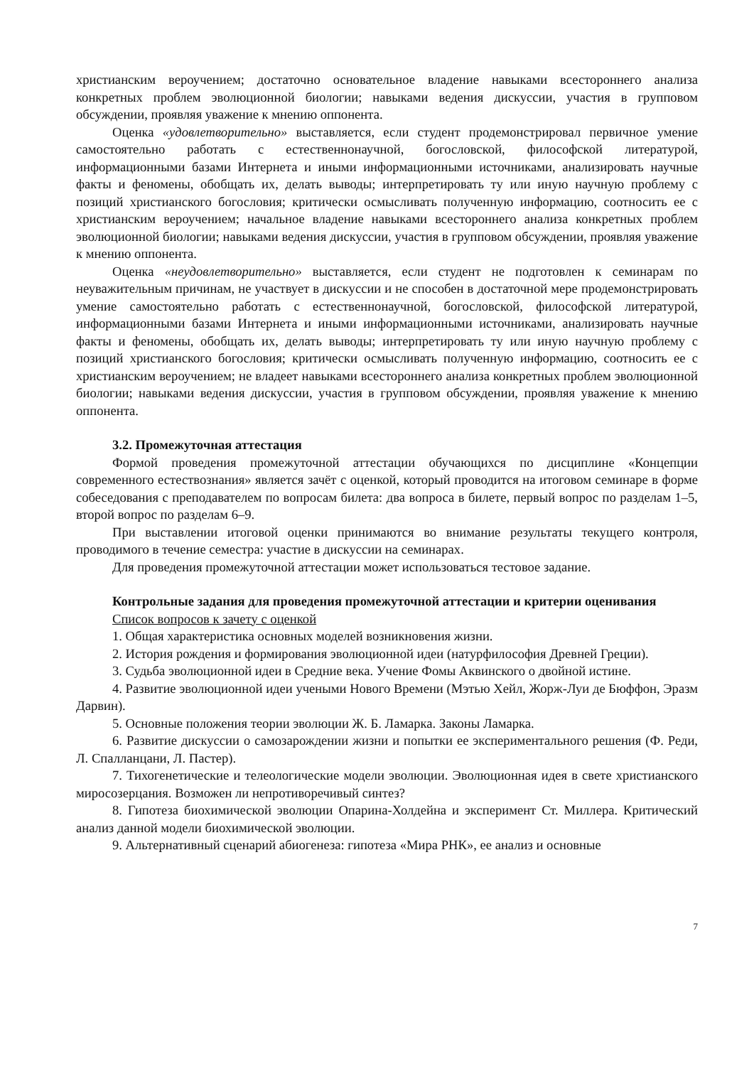христианским вероучением; достаточно основательное владение навыками всестороннего анализа конкретных проблем эволюционной биологии; навыками ведения дискуссии, участия в групповом обсуждении, проявляя уважение к мнению оппонента.
Оценка «удовлетворительно» выставляется, если студент продемонстрировал первичное умение самостоятельно работать с естественнонаучной, богословской, философской литературой, информационными базами Интернета и иными информационными источниками, анализировать научные факты и феномены, обобщать их, делать выводы; интерпретировать ту или иную научную проблему с позиций христианского богословия; критически осмысливать полученную информацию, соотносить ее с христианским вероучением; начальное владение навыками всестороннего анализа конкретных проблем эволюционной биологии; навыками ведения дискуссии, участия в групповом обсуждении, проявляя уважение к мнению оппонента.
Оценка «неудовлетворительно» выставляется, если студент не подготовлен к семинарам по неуважительным причинам, не участвует в дискуссии и не способен в достаточной мере продемонстрировать умение самостоятельно работать с естественнонаучной, богословской, философской литературой, информационными базами Интернета и иными информационными источниками, анализировать научные факты и феномены, обобщать их, делать выводы; интерпретировать ту или иную научную проблему с позиций христианского богословия; критически осмысливать полученную информацию, соотносить ее с христианским вероучением; не владеет навыками всестороннего анализа конкретных проблем эволюционной биологии; навыками ведения дискуссии, участия в групповом обсуждении, проявляя уважение к мнению оппонента.
3.2. Промежуточная аттестация
Формой проведения промежуточной аттестации обучающихся по дисциплине «Концепции современного естествознания» является зачёт с оценкой, который проводится на итоговом семинаре в форме собеседования с преподавателем по вопросам билета: два вопроса в билете, первый вопрос по разделам 1–5, второй вопрос по разделам 6–9.
При выставлении итоговой оценки принимаются во внимание результаты текущего контроля, проводимого в течение семестра: участие в дискуссии на семинарах.
Для проведения промежуточной аттестации может использоваться тестовое задание.
Контрольные задания для проведения промежуточной аттестации и критерии оценивания
Список вопросов к зачету с оценкой
1. Общая характеристика основных моделей возникновения жизни.
2. История рождения и формирования эволюционной идеи (натурфилософия Древней Греции).
3. Судьба эволюционной идеи в Средние века. Учение Фомы Аквинского о двойной истине.
4. Развитие эволюционной идеи учеными Нового Времени (Мэтью Хейл, Жорж-Луи де Бюффон, Эразм Дарвин).
5. Основные положения теории эволюции Ж. Б. Ламарка. Законы Ламарка.
6. Развитие дискуссии о самозарождении жизни и попытки ее экспериментального решения (Ф. Реди, Л. Спалланцани, Л. Пастер).
7. Тихогенетические и телеологические модели эволюции. Эволюционная идея в свете христианского миросозерцания. Возможен ли непротиворечивый синтез?
8. Гипотеза биохимической эволюции Опарина-Холдейна и эксперимент Ст. Миллера. Критический анализ данной модели биохимической эволюции.
9. Альтернативный сценарий абиогенеза: гипотеза «Мира РНК», ее анализ и основные
7